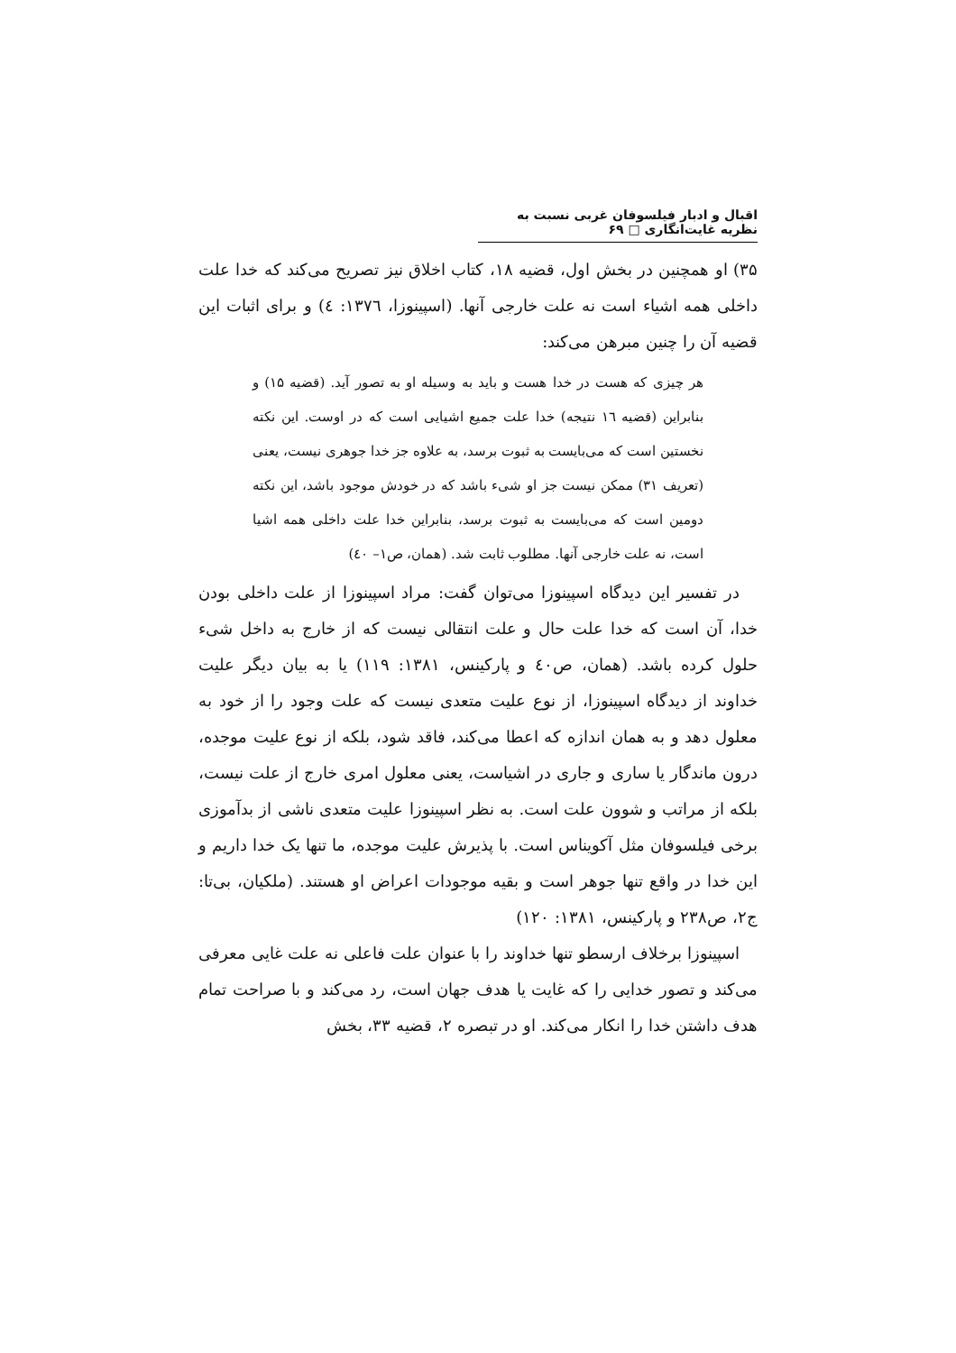اقبال و ادبار فیلسوفان غربی نسبت به نظریه غایت‌انگاری □ ۶۹
۳۵) او همچنین در بخش اول، قضیه ۱۸، کتاب اخلاق نیز تصریح می‌کند که خدا علت داخلی همه اشیاء است نه علت خارجی آنها. (اسپینوزا، ۱۳۷٦: ٤) و برای اثبات این قضیه آن را چنین مبرهن می‌کند:
هر چیزی که هست در خدا هست و باید به وسیله او به تصور آید. (قضیه ۱۵) و بنابراین (قضیه ١٦ نتیجه) خدا علت جمیع اشیایی است که در اوست. این نکته نخستین است که می‌بایست به ثبوت برسد، به علاوه جز خدا جوهری نیست، یعنی (تعریف ۳۱) ممکن نیست جز او شیء باشد که در خودش موجود باشد، این نکته دومین است که می‌بایست به ثبوت برسد، بنابراین خدا علت داخلی همه اشیا است، نه علت خارجی آنها. مطلوب ثابت شد. (همان، ص۱– ٤٠)
در تفسیر این دیدگاه اسپینوزا می‌توان گفت: مراد اسپینوزا از علت داخلی بودن خدا، آن است که خدا علت حال و علت انتقالی نیست که از خارج به داخل شیء حلول کرده باشد. (همان، ص٤٠ و پارکینس، ۱۳۸۱: ۱۱۹) یا به بیان دیگر علیت خداوند از دیدگاه اسپینوزا، از نوع علیت متعدی نیست که علت وجود را از خود به معلول دهد و به همان اندازه که اعطا می‌کند، فاقد شود، بلکه از نوع علیت موجده، درون ماندگار یا ساری و جاری در اشیاست، یعنی معلول امری خارج از علت نیست، بلکه از مراتب و شوون علت است. به نظر اسپینوزا علیت متعدی ناشی از بدآموزی برخی فیلسوفان مثل آکویناس است. با پذیرش علیت موجده، ما تنها یک خدا داریم و این خدا در واقع تنها جوهر است و بقیه موجودات اعراض او هستند. (ملکیان، بی‌تا: ج۲، ص۲۳۸ و پارکینس، ۱۳۸۱: ۱۲۰)
اسپینوزا برخلاف ارسطو تنها خداوند را با عنوان علت فاعلی نه علت غایی معرفی می‌کند و تصور خدایی را که غایت یا هدف جهان است، رد می‌کند و با صراحت تمام هدف داشتن خدا را انکار می‌کند. او در تبصره ۲، قضیه ۳۳، بخش